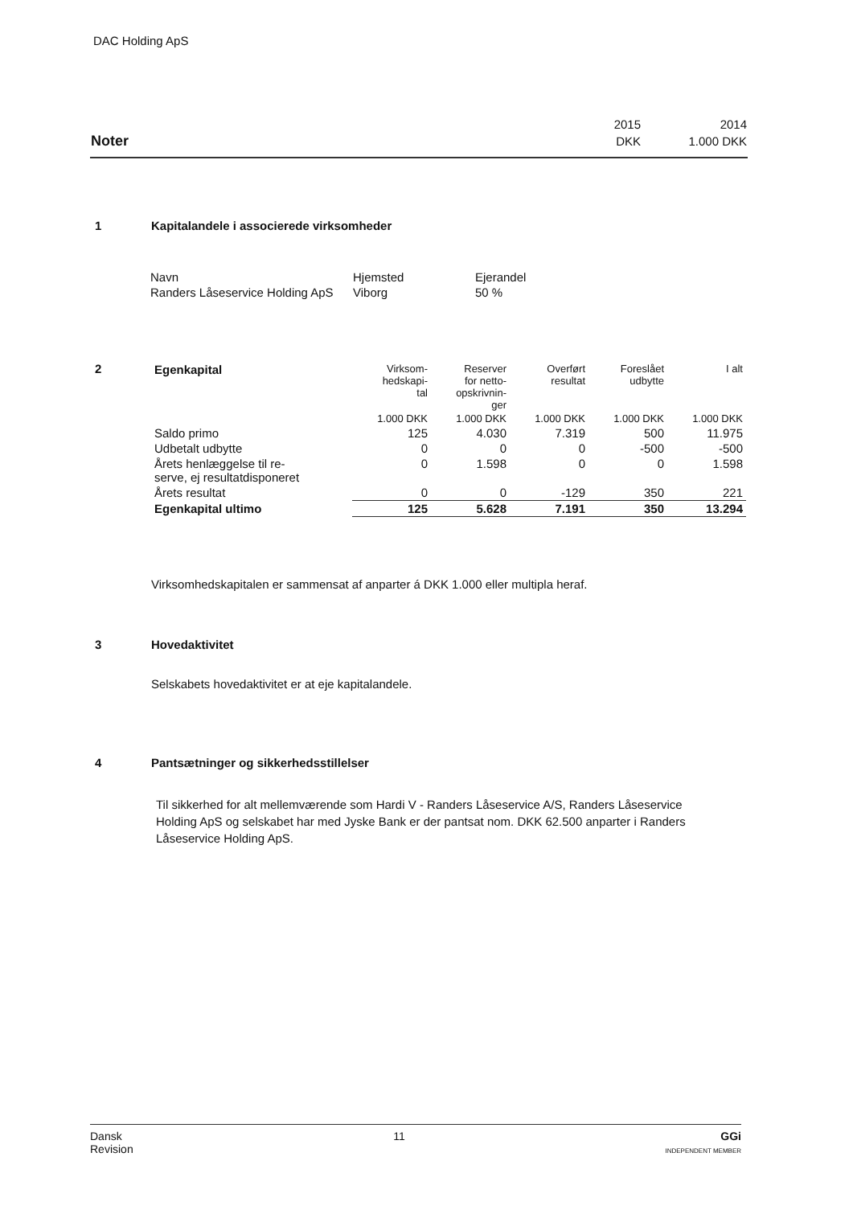DAC Holding ApS
| | 2015 | 2014 |
| Noter | DKK | 1.000 DKK |
1 Kapitalandele i associerede virksomheder
| Navn | Hjemsted | Ejerandel |
| Randers Låseservice Holding ApS | Viborg | 50 % |
2
| Egenkapital | Virksom- hedskapi- tal | Reserver for netto- opskrivnin- ger | Overført resultat | Foreslået udbytte | I alt |
| --- | --- | --- | --- | --- | --- |
| | 1.000 DKK | 1.000 DKK | 1.000 DKK | 1.000 DKK | 1.000 DKK |
| Saldo primo | 125 | 4.030 | 7.319 | 500 | 11.975 |
| Udbetalt udbytte | 0 | 0 | 0 | -500 | -500 |
| Årets henlæggelse til re- serve, ej resultatdisponeret | 0 | 1.598 | 0 | 0 | 1.598 |
| Årets resultat | 0 | 0 | -129 | 350 | 221 |
| Egenkapital ultimo | 125 | 5.628 | 7.191 | 350 | 13.294 |
Virksomhedskapitalen er sammensat af anparter á DKK 1.000 eller multipla heraf.
3 Hovedaktivitet
Selskabets hovedaktivitet er at eje kapitalandele.
4 Pantsætninger og sikkerhedsstillelser
Til sikkerhed for alt mellemværende som Hardi V - Randers Låseservice A/S, Randers Låseservice Holding ApS og selskabet har med Jyske Bank er der pantsat nom. DKK 62.500 anparter i Randers Låseservice Holding ApS.
Dansk
Revision 11 GGi
INDEPENDENT MEMBER